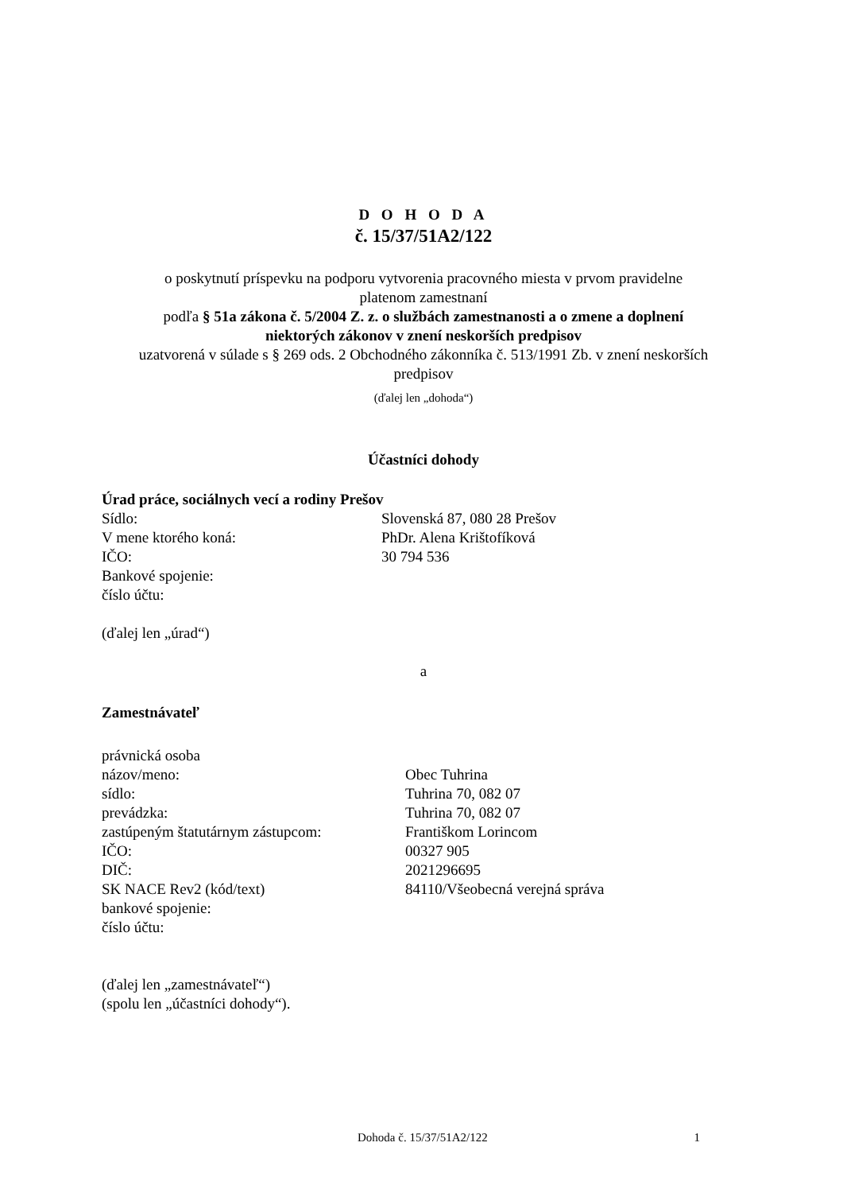D O H O D A
č. 15/37/51A2/122
o poskytnutí príspevku na podporu vytvorenia pracovného miesta v prvom pravidelne
platenom zamestnaní
podľa § 51a zákona č. 5/2004 Z. z. o službách zamestnanosti a o zmene a doplnení
niektorých zákonov v znení neskorších predpisov
uzatvorená v súlade s § 269 ods. 2 Obchodného zákonníka č. 513/1991 Zb. v znení neskorších
predpisov
(ďalej len „dohoda“)
Účastníci dohody
Úrad práce, sociálnych vecí a rodiny Prešov
Sídlo: Slovenská 87, 080 28 Prešov
V mene ktorého koná: PhDr. Alena Krištofíková
IČO: 30 794 536
Bankové spojenie:
číslo účtu:
(ďalej len „úrad“)
a
Zamestnávateľ
právnická osoba
názov/meno: Obec Tuhrina
sídlo: Tuhrina 70, 082 07
prevádzka: Tuhrina 70, 082 07
zastúpeným štatutárnym zástupcom: Františkom Lorincom
IČO: 00327 905
DIČ: 2021296695
SK NACE Rev2 (kód/text) 84110/Všeobecná verejná správa
bankové spojenie:
číslo účtu:
(ďalej len „zamestnávateľ“)
(spolu len „účastníci dohody“).
Dohoda č. 15/37/51A2/122 1